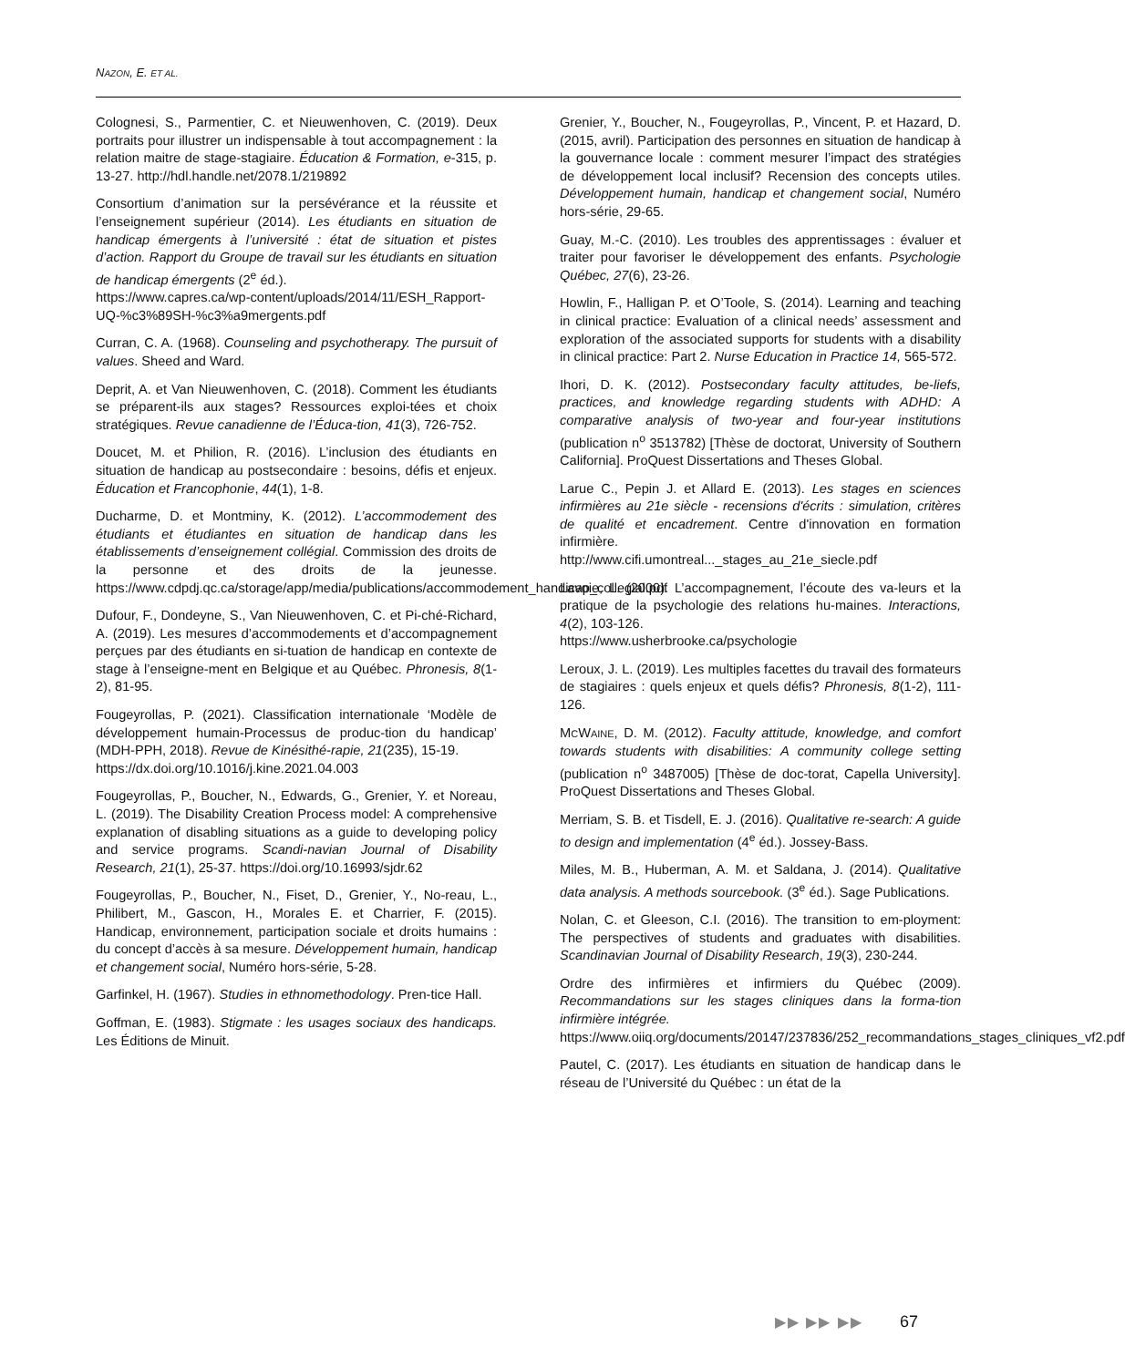NAZON, E. ET AL.
Colognesi, S., Parmentier, C. et Nieuwenhoven, C. (2019). Deux portraits pour illustrer un indispensable à tout accompagnement : la relation maitre de stage-stagiaire. Éducation & Formation, e-315, p. 13-27. http://hdl.handle.net/2078.1/219892
Consortium d’animation sur la persévérance et la réussite et l’enseignement supérieur (2014). Les étudiants en situation de handicap émergents à l’université : état de situation et pistes d’action. Rapport du Groupe de travail sur les étudiants en situation de handicap émergents (2<sup>e</sup> éd.).
https://www.capres.ca/wp-content/uploads/2014/11/ESH_Rapport-UQ-%c3%89SH-%c3%a9mergents.pdf
Curran, C. A. (1968). Counseling and psychotherapy. The pursuit of values. Sheed and Ward.
Deprit, A. et Van Nieuwenhoven, C. (2018). Comment les étudiants se préparent-ils aux stages? Ressources exploi-tées et choix stratégiques. Revue canadienne de l’Éduca-tion, 41(3), 726-752.
Doucet, M. et Philion, R. (2016). L’inclusion des étudiants en situation de handicap au postsecondaire : besoins, défis et enjeux. Éducation et Francophonie, 44(1), 1-8.
Ducharme, D. et Montminy, K. (2012). L’accommodement des étudiants et étudiantes en situation de handicap dans les établissements d’enseignement collégial. Commission des droits de la personne et des droits de la jeunesse. https://www.cdpdj.qc.ca/storage/app/media/publications/accommodement_handicap_collegial.pdf
Dufour, F., Dondeyne, S., Van Nieuwenhoven, C. et Pi-ché-Richard, A. (2019). Les mesures d’accommodements et d’accompagnement perçues par des étudiants en si-tuation de handicap en contexte de stage à l’enseigne-ment en Belgique et au Québec. Phronesis, 8(1-2), 81-95.
Fougeyrollas, P. (2021). Classification internationale ‘Modèle de développement humain-Processus de produc-tion du handicap’ (MDH-PPH, 2018). Revue de Kinésithé-rapie, 21(235), 15-19.
https://dx.doi.org/10.1016/j.kine.2021.04.003
Fougeyrollas, P., Boucher, N., Edwards, G., Grenier, Y. et Noreau, L. (2019). The Disability Creation Process model: A comprehensive explanation of disabling situations as a guide to developing policy and service programs. Scandi-navian Journal of Disability Research, 21(1), 25-37. https://doi.org/10.16993/sjdr.62
Fougeyrollas, P., Boucher, N., Fiset, D., Grenier, Y., No-reau, L., Philibert, M., Gascon, H., Morales E. et Charrier, F. (2015). Handicap, environnement, participation sociale et droits humains : du concept d’accès à sa mesure. Développement humain, handicap et changement social, Numéro hors-série, 5-28.
Garfinkel, H. (1967). Studies in ethnomethodology. Pren-tice Hall.
Goffman, E. (1983). Stigmate : les usages sociaux des handicaps. Les Éditions de Minuit.
Grenier, Y., Boucher, N., Fougeyrollas, P., Vincent, P. et Hazard, D. (2015, avril). Participation des personnes en situation de handicap à la gouvernance locale : comment mesurer l’impact des stratégies de développement local inclusif? Recension des concepts utiles. Développement humain, handicap et changement social, Numéro hors-série, 29-65.
Guay, M.-C. (2010). Les troubles des apprentissages : évaluer et traiter pour favoriser le développement des enfants. Psychologie Québec, 27(6), 23-26.
Howlin, F., Halligan P. et O’Toole, S. (2014). Learning and teaching in clinical practice: Evaluation of a clinical needs’ assessment and exploration of the associated supports for students with a disability in clinical practice: Part 2. Nurse Education in Practice 14, 565-572.
Ihori, D. K. (2012). Postsecondary faculty attitudes, be-liefs, practices, and knowledge regarding students with ADHD: A comparative analysis of two-year and four-year institutions (publication n<sup>o</sup> 3513782) [Thèse de doctorat, University of Southern California]. ProQuest Dissertations and Theses Global.
Larue C., Pepin J. et Allard E. (2013). Les stages en sciences infirmières au 21e siècle - recensions d'écrits : simulation, critères de qualité et encadrement. Centre d'innovation en formation infirmière.
http://www.cifi.umontreal..._stages_au_21e_siecle.pdf
Lavoie, L. (2000). L’accompagnement, l’écoute des va-leurs et la pratique de la psychologie des relations hu-maines. Interactions, 4(2), 103-126.
https://www.usherbrooke.ca/psychologie
Leroux, J. L. (2019). Les multiples facettes du travail des formateurs de stagiaires : quels enjeux et quels défis? Phronesis, 8(1-2), 111-126.
MCWAINE, D. M. (2012). Faculty attitude, knowledge, and comfort towards students with disabilities: A community college setting (publication n<sup>o</sup> 3487005) [Thèse de doc-torat, Capella University]. ProQuest Dissertations and Theses Global.
Merriam, S. B. et Tisdell, E. J. (2016). Qualitative re-search: A guide to design and implementation (4<sup>e</sup> éd.). Jossey-Bass.
Miles, M. B., Huberman, A. M. et Saldana, J. (2014). Qualitative data analysis. A methods sourcebook. (3<sup>e</sup> éd.). Sage Publications.
Nolan, C. et Gleeson, C.I. (2016). The transition to em-ployment: The perspectives of students and graduates with disabilities. Scandinavian Journal of Disability Research, 19(3), 230-244.
Ordre des infirmières et infirmiers du Québec (2009). Recommandations sur les stages cliniques dans la forma-tion infirmière intégrée.
https://www.oiiq.org/documents/20147/237836/252_recommandations_stages_cliniques_vf2.pdf
Pautel, C. (2017). Les étudiants en situation de handicap dans le réseau de l’Université du Québec : un état de la
▶▶ ▶▶ ▶▶ 67